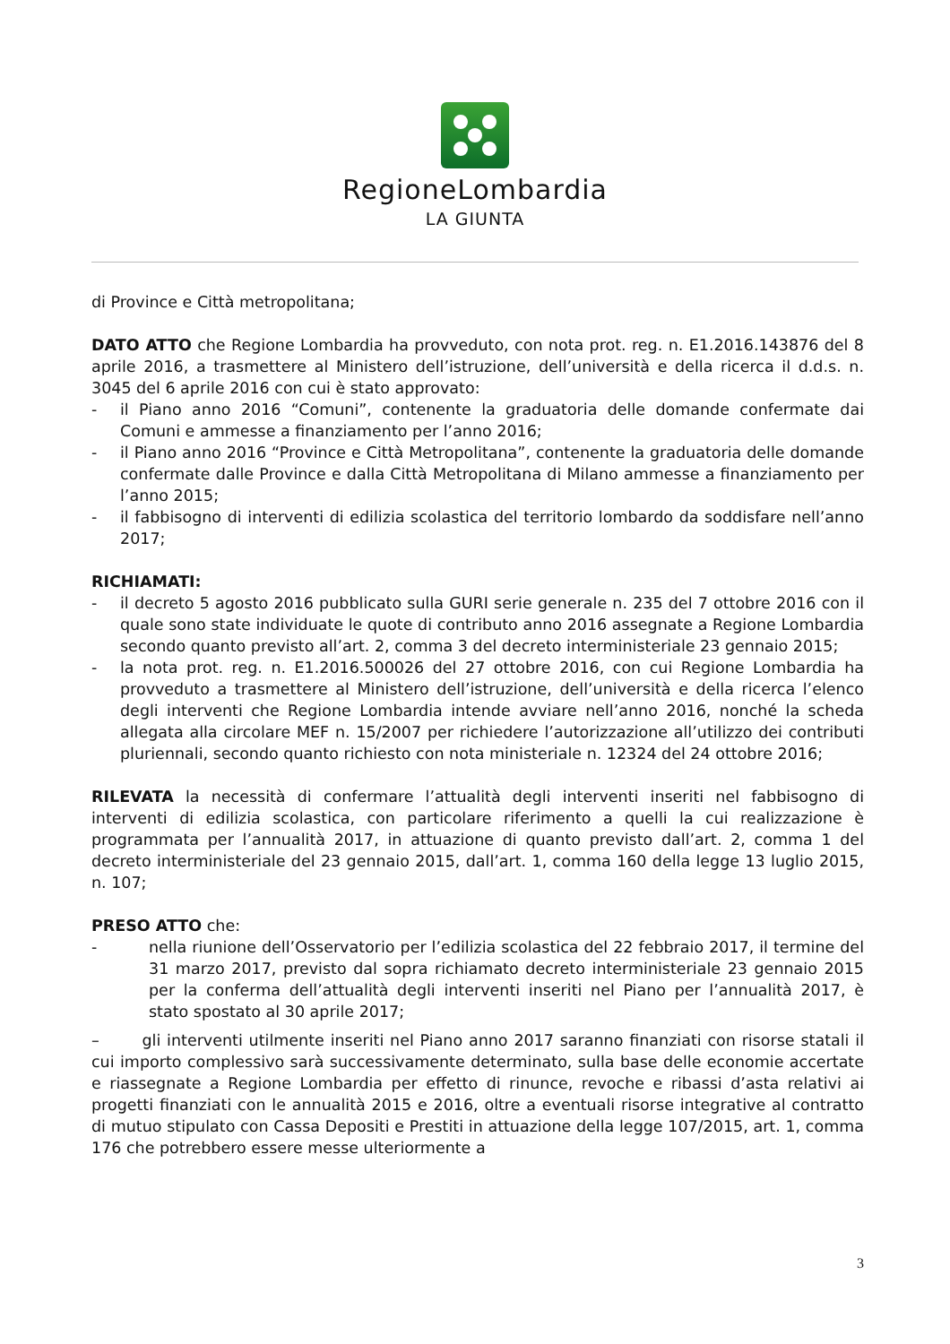RegioneLombardia
LA GIUNTA
di Province e Città metropolitana;
DATO ATTO che Regione Lombardia ha provveduto, con nota prot. reg. n. E1.2016.143876 del 8 aprile 2016, a trasmettere al Ministero dell’istruzione, dell’università e della ricerca il d.d.s. n. 3045 del 6 aprile 2016 con cui è stato approvato:
- il Piano anno 2016 “Comuni”, contenente la graduatoria delle domande confermate dai Comuni e ammesse a finanziamento per l’anno 2016;
- il Piano anno 2016 “Province e Città Metropolitana”, contenente la graduatoria delle domande confermate dalle Province e dalla Città Metropolitana di Milano ammesse a finanziamento per l’anno 2015;
- il fabbisogno di interventi di edilizia scolastica del territorio lombardo da soddisfare nell’anno 2017;
RICHIAMATI:
- il decreto 5 agosto 2016 pubblicato sulla GURI serie generale n. 235 del 7 ottobre 2016 con il quale sono state individuate le quote di contributo anno 2016 assegnate a Regione Lombardia secondo quanto previsto all’art. 2, comma 3 del decreto interministeriale 23 gennaio 2015;
- la nota prot. reg. n. E1.2016.500026 del 27 ottobre 2016, con cui Regione Lombardia ha provveduto a trasmettere al Ministero dell’istruzione, dell’università e della ricerca l’elenco degli interventi che Regione Lombardia intende avviare nell’anno 2016, nonché la scheda allegata alla circolare MEF n. 15/2007 per richiedere l’autorizzazione all’utilizzo dei contributi pluriennali, secondo quanto richiesto con nota ministeriale n. 12324 del 24 ottobre 2016;
RILEVATA la necessità di confermare l’attualità degli interventi inseriti nel fabbisogno di interventi di edilizia scolastica, con particolare riferimento a quelli la cui realizzazione è programmata per l’annualità 2017, in attuazione di quanto previsto dall’art. 2, comma 1 del decreto interministeriale del 23 gennaio 2015, dall’art. 1, comma 160 della legge 13 luglio 2015, n. 107;
PRESO ATTO che:
- nella riunione dell’Osservatorio per l’edilizia scolastica del 22 febbraio 2017, il termine del 31 marzo 2017, previsto dal sopra richiamato decreto interministeriale 23 gennaio 2015 per la conferma dell’attualità degli interventi inseriti nel Piano per l’annualità 2017, è stato spostato al 30 aprile 2017;
– gli interventi utilmente inseriti nel Piano anno 2017 saranno finanziati con risorse statali il cui importo complessivo sarà successivamente determinato, sulla base delle economie accertate e riassegnate a Regione Lombardia per effetto di rinunce, revoche e ribassi d’asta relativi ai progetti finanziati con le annualità 2015 e 2016, oltre a eventuali risorse integrative al contratto di mutuo stipulato con Cassa Depositi e Prestiti in attuazione della legge 107/2015, art. 1, comma 176 che potrebbero essere messe ulteriormente a
3